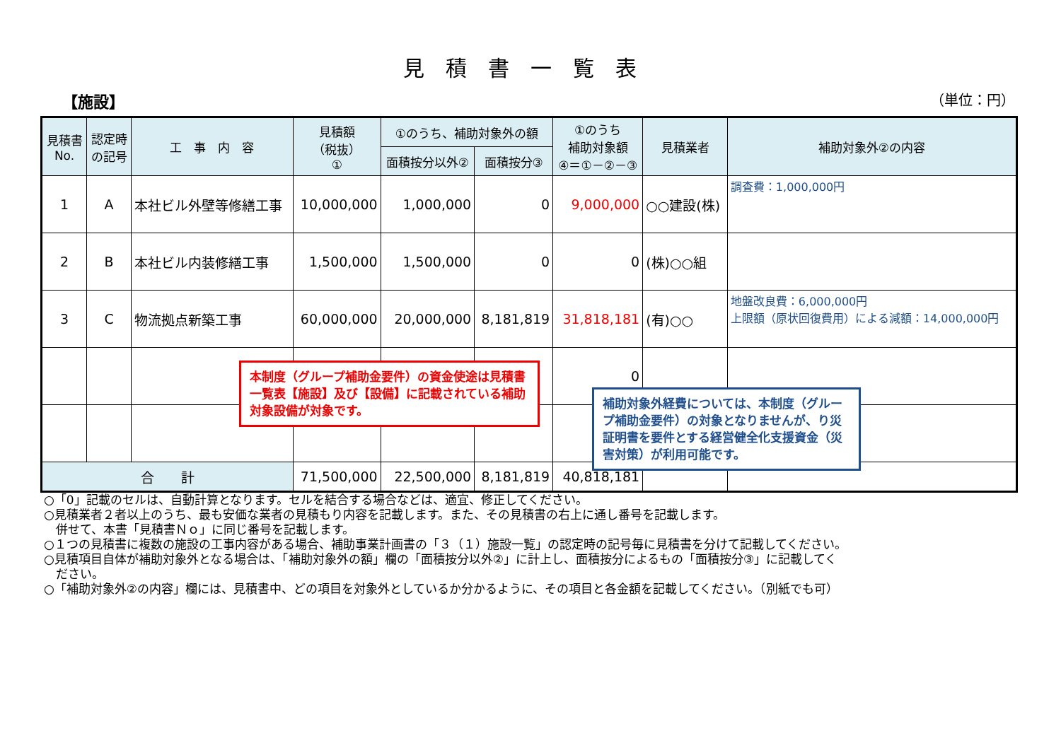見積書一覧表
【施設】 （単位：円）
| 見積書 No. | 認定時 の記号 | 工 事 内 容 | 見積額 （税抜） ① | ①のうち、補助対象外の額 | | ①のうち 補助対象額 ④＝①－②－③ | 見積業者 | 補助対象外②の内容 |
| --- | --- | --- | --- | --- | --- | --- | --- | --- |
| | | | | 面積按分以外② | 面積按分③ | | | |
| 1 | A | 本社ビル外壁等修繕工事 | 10,000,000 | 1,000,000 | 0 | 9,000,000 | ○○建設(株) | 調査費：1,000,000円 |
| 2 | B | 本社ビル内装修繕工事 | 1,500,000 | 1,500,000 | 0 | 0 | (株)○○組 | |
| 3 | C | 物流拠点新築工事 | 60,000,000 | 20,000,000 | 8,181,819 | 31,818,181 | (有)○○ | 地盤改良費：6,000,000円 上限額（原状回復費用）による減額：14,000,000円 |
| | | | | | | 0 | | |
| 合 計 | | | 71,500,000 | 22,500,000 | 8,181,819 | 40,818,181 | | |
○「0」記載のセルは、自動計算となります。セルを結合する場合などは、適宜、修正してください。
○見積業者２者以上のうち、最も安価な業者の見積もり内容を記載します。また、その見積書の右上に通し番号を記載します。
　併せて、本書「見積書Ｎｏ」に同じ番号を記載します。
○１つの見積書に複数の施設の工事内容がある場合、補助事業計画書の「３（１）施設一覧」の認定時の記号毎に見積書を分けて記載してください。
○見積項目自体が補助対象外となる場合は、「補助対象外の額」欄の「面積按分以外②」に計上し、面積按分によるもの「面積按分③」に記載してく
　ださい。
○「補助対象外②の内容」欄には、見積書中、どの項目を対象外としているか分かるように、その項目と各金額を記載してください。（別紙でも可）
本制度（グループ補助金要件）の資金使途は見積書一覧表【施設】及び【設備】に記載されている補助対象設備が対象です。
補助対象外経費については、本制度（グループ補助金要件）の対象となりませんが、り災証明書を要件とする経営健全化支援資金（災害対策）が利用可能です。